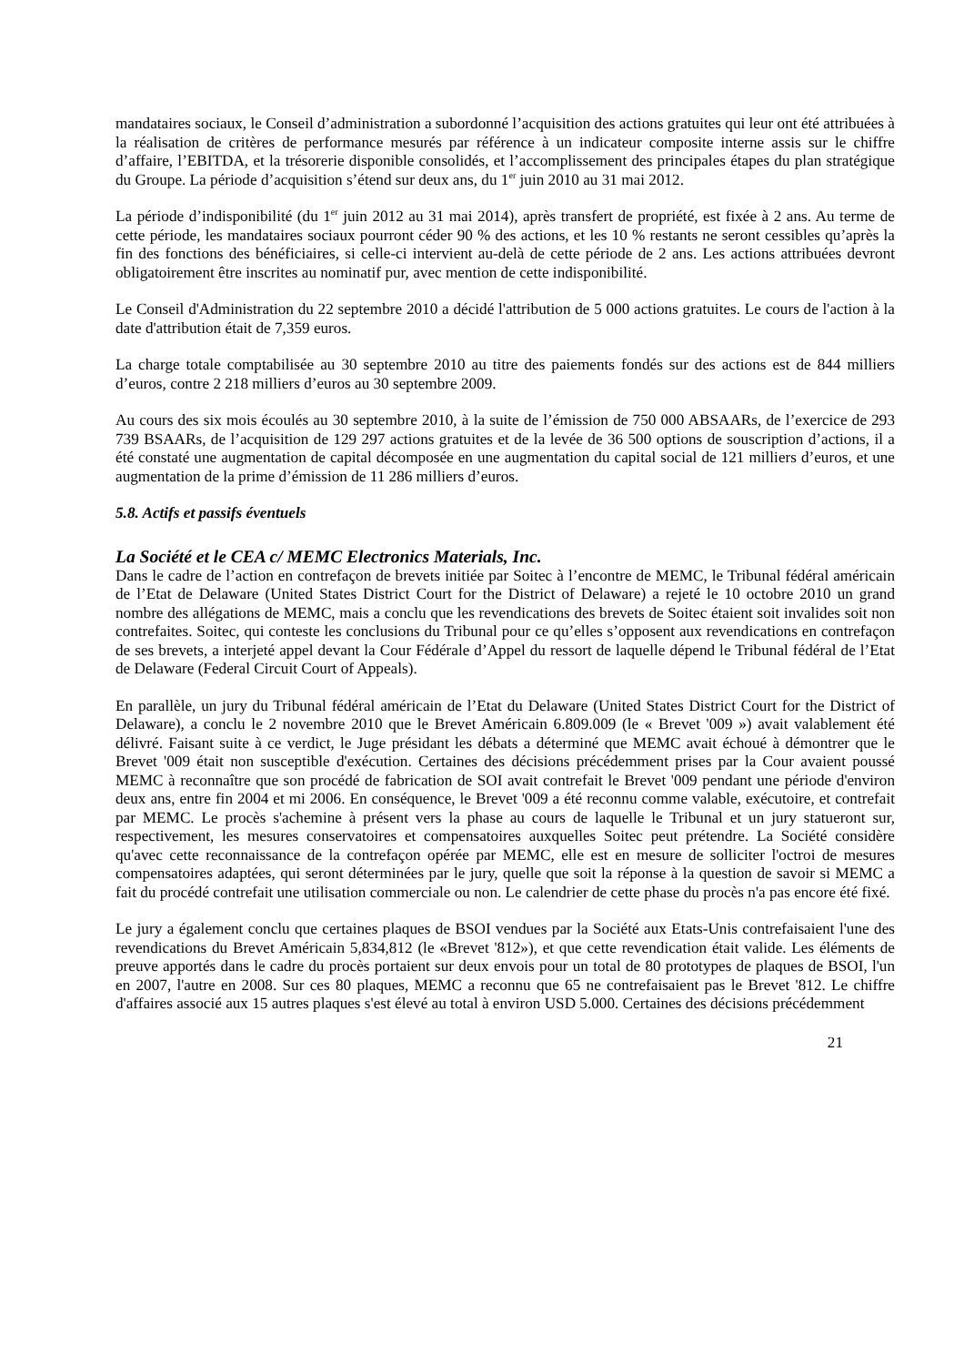mandataires sociaux, le Conseil d’administration a subordonné l’acquisition des actions gratuites qui leur ont été attribuées à la réalisation de critères de performance mesurés par référence à un indicateur composite interne assis sur le chiffre d’affaire, l’EBITDA, et la trésorerie disponible consolidés, et l’accomplissement des principales étapes du plan stratégique du Groupe. La période d’acquisition s’étend sur deux ans, du 1<sup>er</sup> juin 2010 au 31 mai 2012.
La période d’indisponibilité (du 1<sup>er</sup> juin 2012 au 31 mai 2014), après transfert de propriété, est fixée à 2 ans. Au terme de cette période, les mandataires sociaux pourront céder 90 % des actions, et les 10 % restants ne seront cessibles qu’après la fin des fonctions des bénéficiaires, si celle-ci intervient au-delà de cette période de 2 ans. Les actions attribuées devront obligatoirement être inscrites au nominatif pur, avec mention de cette indisponibilité.
Le Conseil d'Administration du 22 septembre 2010 a décidé l'attribution de 5 000 actions gratuites. Le cours de l'action à la date d'attribution était de 7,359 euros.
La charge totale comptabilisée au 30 septembre 2010 au titre des paiements fondés sur des actions est de 844 milliers d’euros, contre 2 218 milliers d’euros au 30 septembre 2009.
Au cours des six mois écoulés au 30 septembre 2010, à la suite de l’émission de 750 000 ABSAARs, de l’exercice de 293 739 BSAARs, de l’acquisition de 129 297 actions gratuites et de la levée de 36 500 options de souscription d’actions, il a été constaté une augmentation de capital décomposée en une augmentation du capital social de 121 milliers d’euros, et une augmentation de la prime d’émission de 11 286 milliers d’euros.
5.8. Actifs et passifs éventuels
La Société et le CEA c/ MEMC Electronics Materials, Inc.
Dans le cadre de l’action en contrefaçon de brevets initiée par Soitec à l’encontre de MEMC, le Tribunal fédéral américain de l’Etat de Delaware (United States District Court for the District of Delaware) a rejeté le 10 octobre 2010 un grand nombre des allégations de MEMC, mais a conclu que les revendications des brevets de Soitec étaient soit invalides soit non contrefaites. Soitec, qui conteste les conclusions du Tribunal pour ce qu’elles s’opposent aux revendications en contrefaçon de ses brevets, a interjeté appel devant la Cour Fédérale d’Appel du ressort de laquelle dépend le Tribunal fédéral de l’Etat de Delaware (Federal Circuit Court of Appeals).
En parallèle, un jury du Tribunal fédéral américain de l’Etat du Delaware (United States District Court for the District of Delaware), a conclu le 2 novembre 2010 que le Brevet Américain 6.809.009 (le « Brevet '009 ») avait valablement été délivré. Faisant suite à ce verdict, le Juge présidant les débats a déterminé que MEMC avait échoué à démontrer que le Brevet '009 était non susceptible d'exécution. Certaines des décisions précédemment prises par la Cour avaient poussé MEMC à reconnaître que son procédé de fabrication de SOI avait contrefait le Brevet '009 pendant une période d'environ deux ans, entre fin 2004 et mi 2006. En conséquence, le Brevet '009 a été reconnu comme valable, exécutoire, et contrefait par MEMC. Le procès s'achemine à présent vers la phase au cours de laquelle le Tribunal et un jury statueront sur, respectivement, les mesures conservatoires et compensatoires auxquelles Soitec peut prétendre. La Société considère qu'avec cette reconnaissance de la contrefaçon opérée par MEMC, elle est en mesure de solliciter l'octroi de mesures compensatoires adaptées, qui seront déterminées par le jury, quelle que soit la réponse à la question de savoir si MEMC a fait du procédé contrefait une utilisation commerciale ou non. Le calendrier de cette phase du procès n'a pas encore été fixé.
Le jury a également conclu que certaines plaques de BSOI vendues par la Société aux Etats-Unis contrefaisaient l'une des revendications du Brevet Américain 5,834,812 (le «Brevet '812»), et que cette revendication était valide. Les éléments de preuve apportés dans le cadre du procès portaient sur deux envois pour un total de 80 prototypes de plaques de BSOI, l'un en 2007, l'autre en 2008. Sur ces 80 plaques, MEMC a reconnu que 65 ne contrefaisaient pas le Brevet '812. Le chiffre d'affaires associé aux 15 autres plaques s'est élevé au total à environ USD 5.000. Certaines des décisions précédemment
21